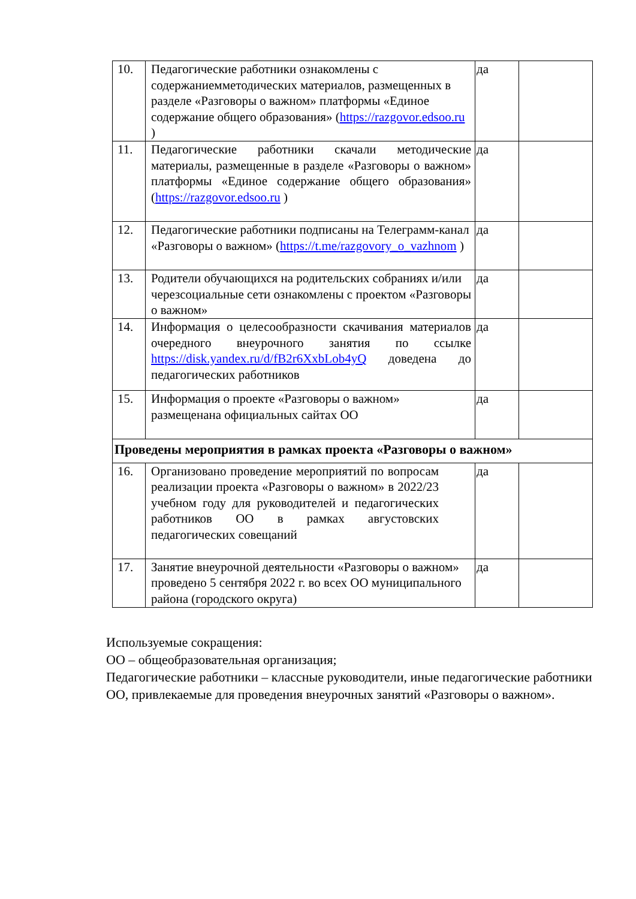| 10. | Педагогические работники ознакомлены с содержаниемметодических материалов, размещенных в разделе «Разговоры о важном» платформы «Единое содержание общего образования» ( https://razgovor.edsoo.ru ) | да | |
| 11. | Педагогические работники скачали методические материалы, размещенные в разделе «Разговоры о важном» платформы «Единое содержание общего образования» ( https://razgovor.edsoo.ru ) | да | |
| 12. | Педагогические работники подписаны на Телеграмм-канал «Разговоры о важном» ( https://t.me/razgovory_o_vazhnom ) | да | |
| 13. | Родители обучающихся на родительских собраниях и/или черезсоциальные сети ознакомлены с проектом «Разговоры о важном» | да | |
| 14. | Информация о целесообразности скачивания материалов очередного внеурочного занятия по ссылке https://disk.yandex.ru/d/fB2r6XxbLob4yQ доведена до педагогических работников | да | |
| 15. | Информация о проекте «Разговоры о важном» размещенана официальных сайтах ОО | да | |
| Проведены мероприятия в рамках проекта «Разговоры о важном» | | | |
| 16. | Организовано проведение мероприятий по вопросам реализации проекта «Разговоры о важном» в 2022/23 учебном году для руководителей и педагогических работников ОО в рамках августовских педагогических совещаний | да | |
| 17. | Занятие внеурочной деятельности «Разговоры о важном» проведено 5 сентября 2022 г. во всех ОО муниципального района (городского округа) | да | |
Используемые сокращения:
ОО – общеобразовательная организация;
Педагогические работники – классные руководители, иные педагогические работники ОО, привлекаемые для проведения внеурочных занятий «Разговоры о важном».